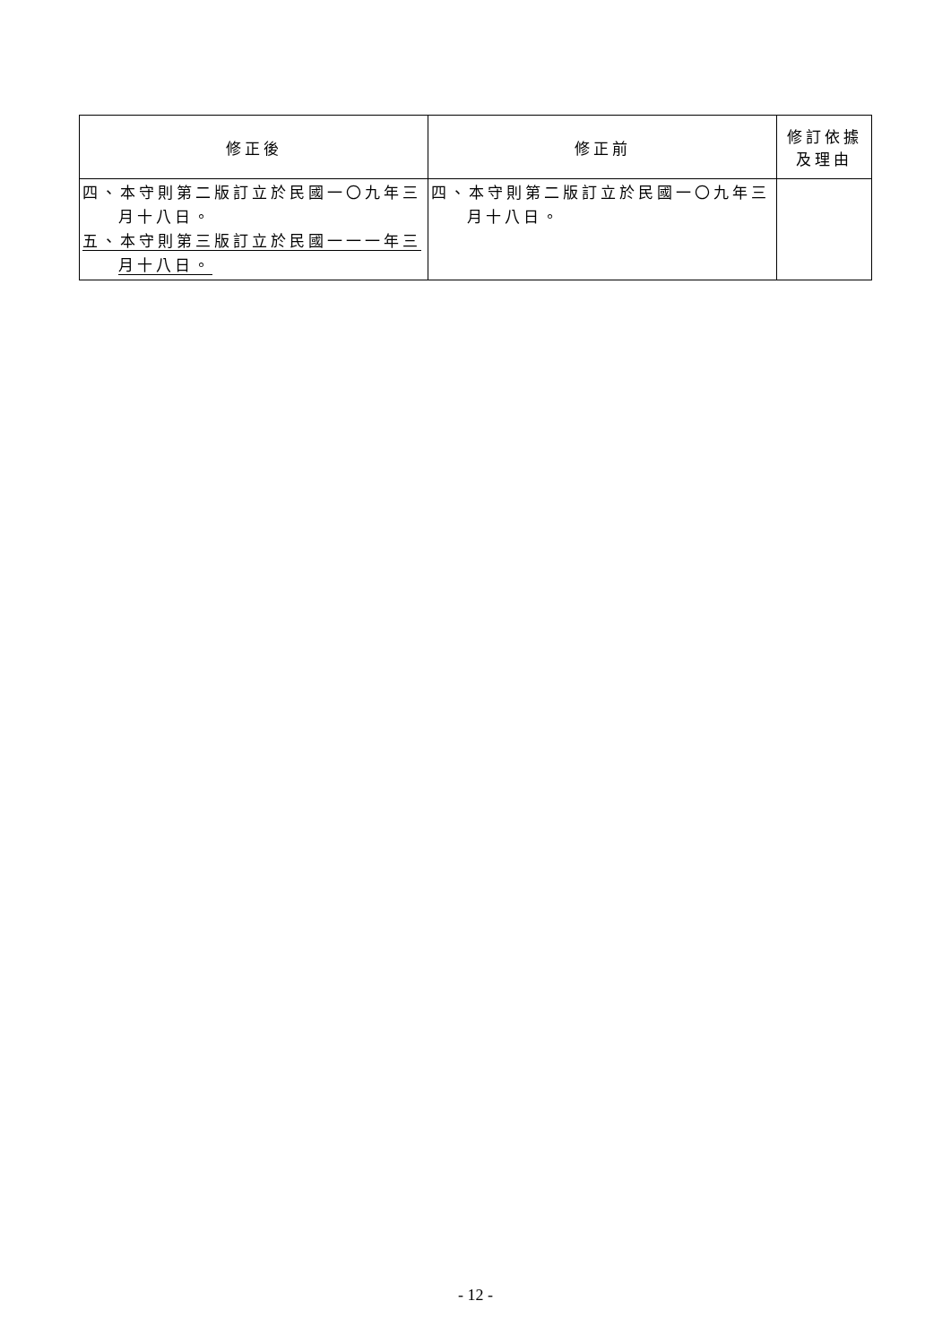| 修正後 | 修正前 | 修訂依據 及理由 |
| --- | --- | --- |
| 四、本守則第二版訂立於民國一〇九年三月十八日。 五、本守則第三版訂立於民國一一一年三月十八日。 | 四、本守則第二版訂立於民國一〇九年三月十八日。 | |
- 12 -